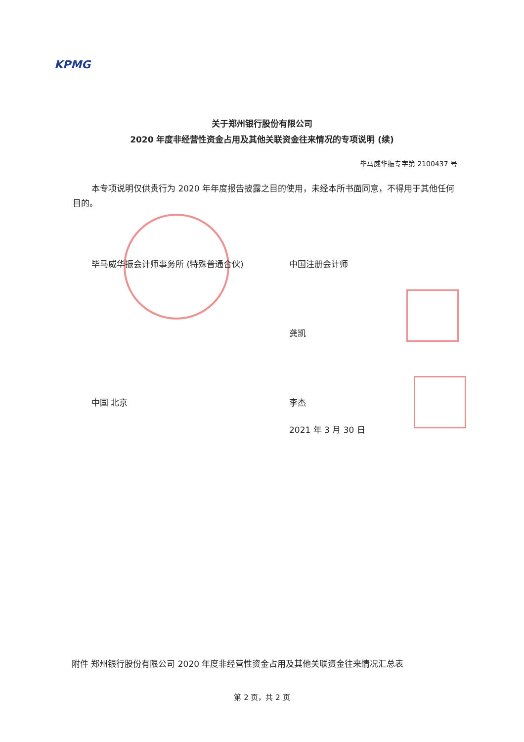KPMG
关于郑州银行股份有限公司
2020 年度非经营性资金占用及其他关联资金往来情况的专项说明 (续)
毕马威华振专字第 2100437 号
本专项说明仅供贵行为 2020 年年度报告披露之目的使用，未经本所书面同意，不得用于其他任何目的。
毕马威华振会计师事务所 (特殊普通合伙)
中国注册会计师
龚凯
中国 北京 李杰
2021 年 3 月 30 日
附件 郑州银行股份有限公司 2020 年度非经营性资金占用及其他关联资金往来情况汇总表
第 2 页，共 2 页